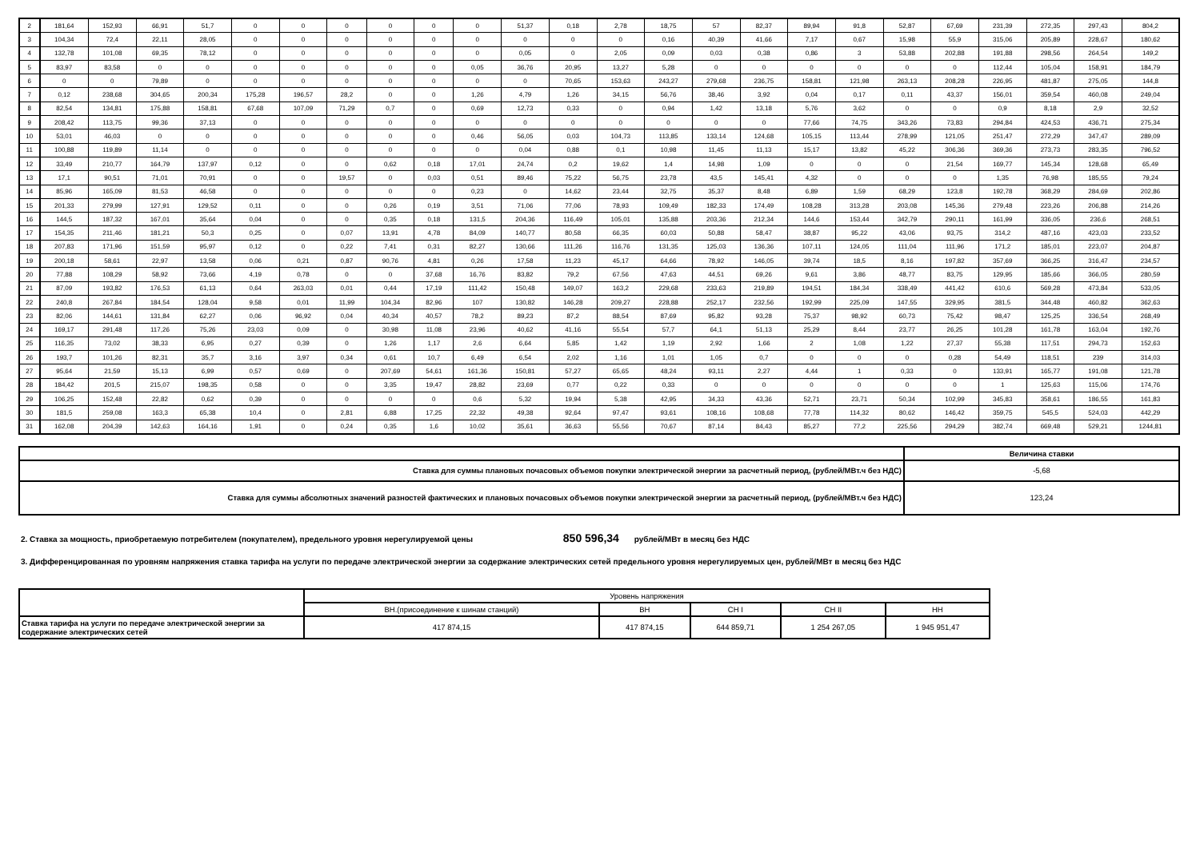| 2 | 181,64 | 152,93 | 66,91 | 51,7 | 0 | 0 | 0 | 0 | 0 | 0 | 51,37 | 0,18 | 2,78 | 18,75 | 57 | 82,37 | 89,94 | 91,8 | 52,87 | 67,69 | 231,39 | 272,35 | 297,43 | 804,2 |
| 3 | 104,34 | 72,4 | 22,11 | 28,05 | 0 | 0 | 0 | 0 | 0 | 0 | 0 | 0 | 0 | 0,16 | 40,39 | 41,66 | 7,17 | 0,67 | 15,98 | 55,9 | 315,06 | 205,89 | 228,67 | 180,62 |
| 4 | 132,78 | 101,08 | 69,35 | 78,12 | 0 | 0 | 0 | 0 | 0 | 0 | 0,05 | 0 | 2,05 | 0,09 | 0,03 | 0,38 | 0,86 | 3 | 53,88 | 202,88 | 191,88 | 298,56 | 264,54 | 149,2 |
| 5 | 83,97 | 83,58 | 0 | 0 | 0 | 0 | 0 | 0 | 0 | 0,05 | 36,76 | 20,95 | 13,27 | 5,28 | 0 | 0 | 0 | 0 | 0 | 0 | 112,44 | 105,04 | 158,91 | 184,79 |
| 6 | 0 | 0 | 79,89 | 0 | 0 | 0 | 0 | 0 | 0 | 0 | 0 | 70,65 | 153,63 | 243,27 | 279,68 | 236,75 | 158,81 | 121,98 | 263,13 | 208,28 | 226,95 | 481,87 | 275,05 | 144,8 |
| 7 | 0,12 | 238,68 | 304,65 | 200,34 | 175,28 | 196,57 | 28,2 | 0 | 0 | 1,26 | 4,79 | 1,26 | 34,15 | 56,76 | 38,46 | 3,92 | 0,04 | 0,17 | 0,11 | 43,37 | 156,01 | 359,54 | 460,08 | 249,04 |
| 8 | 82,54 | 134,81 | 175,88 | 158,81 | 67,68 | 107,09 | 71,29 | 0,7 | 0 | 0,69 | 12,73 | 0,33 | 0 | 0,94 | 1,42 | 13,18 | 5,76 | 3,62 | 0 | 0 | 0,9 | 8,18 | 2,9 | 32,52 |
| 9 | 208,42 | 113,75 | 99,36 | 37,13 | 0 | 0 | 0 | 0 | 0 | 0 | 0 | 0 | 0 | 0 | 0 | 0 | 77,66 | 74,75 | 343,26 | 73,83 | 294,84 | 424,53 | 436,71 | 275,34 |
| 10 | 53,01 | 46,03 | 0 | 0 | 0 | 0 | 0 | 0 | 0 | 0,46 | 56,05 | 0,03 | 104,73 | 113,85 | 133,14 | 124,68 | 105,15 | 113,44 | 278,99 | 121,05 | 251,47 | 272,29 | 347,47 | 289,09 |
| 11 | 100,88 | 119,89 | 11,14 | 0 | 0 | 0 | 0 | 0 | 0 | 0 | 0,04 | 0,88 | 0,1 | 10,98 | 11,45 | 11,13 | 15,17 | 13,82 | 45,22 | 306,36 | 369,36 | 273,73 | 283,35 | 796,52 |
| 12 | 33,49 | 210,77 | 164,79 | 137,97 | 0,12 | 0 | 0 | 0,62 | 0,18 | 17,01 | 24,74 | 0,2 | 19,62 | 1,4 | 14,98 | 1,09 | 0 | 0 | 0 | 21,54 | 169,77 | 145,34 | 128,68 | 65,49 |
| 13 | 17,1 | 90,51 | 71,01 | 70,91 | 0 | 0 | 19,57 | 0 | 0,03 | 0,51 | 89,46 | 75,22 | 56,75 | 23,78 | 43,5 | 145,41 | 4,32 | 0 | 0 | 0 | 1,35 | 76,98 | 185,55 | 79,24 |
| 14 | 85,96 | 165,09 | 81,53 | 46,58 | 0 | 0 | 0 | 0 | 0 | 0,23 | 0 | 14,62 | 23,44 | 32,75 | 35,37 | 8,48 | 6,89 | 1,59 | 68,29 | 123,8 | 192,78 | 368,29 | 284,69 | 202,86 |
| 15 | 201,33 | 279,99 | 127,91 | 129,52 | 0,11 | 0 | 0 | 0,26 | 0,19 | 3,51 | 71,06 | 77,06 | 78,93 | 109,49 | 182,33 | 174,49 | 108,28 | 313,28 | 203,08 | 145,36 | 279,48 | 223,26 | 206,88 | 214,26 |
| 16 | 144,5 | 187,32 | 167,01 | 35,64 | 0,04 | 0 | 0 | 0,35 | 0,18 | 131,5 | 204,36 | 116,49 | 105,01 | 135,88 | 203,36 | 212,34 | 144,6 | 153,44 | 342,79 | 290,11 | 161,99 | 336,05 | 236,6 | 268,51 |
| 17 | 154,35 | 211,46 | 181,21 | 50,3 | 0,25 | 0 | 0,07 | 13,91 | 4,78 | 84,09 | 140,77 | 80,58 | 66,35 | 60,03 | 50,88 | 58,47 | 38,87 | 95,22 | 43,06 | 93,75 | 314,2 | 487,16 | 423,03 | 233,52 |
| 18 | 207,83 | 171,96 | 151,59 | 95,97 | 0,12 | 0 | 0,22 | 7,41 | 0,31 | 82,27 | 130,66 | 111,26 | 116,76 | 131,35 | 125,03 | 136,36 | 107,11 | 124,05 | 111,04 | 111,96 | 171,2 | 185,01 | 223,07 | 204,87 |
| 19 | 200,18 | 58,61 | 22,97 | 13,58 | 0,06 | 0,21 | 0,87 | 90,76 | 4,81 | 0,26 | 17,58 | 11,23 | 45,17 | 64,66 | 78,92 | 146,05 | 39,74 | 18,5 | 8,16 | 197,82 | 357,69 | 366,25 | 316,47 | 234,57 |
| 20 | 77,88 | 108,29 | 58,92 | 73,66 | 4,19 | 0,78 | 0 | 0 | 37,68 | 16,76 | 83,82 | 79,2 | 67,56 | 47,63 | 44,51 | 69,26 | 9,61 | 3,86 | 48,77 | 83,75 | 129,95 | 185,66 | 366,05 | 280,59 |
| 21 | 87,09 | 193,82 | 176,53 | 61,13 | 0,64 | 263,03 | 0,01 | 0,44 | 17,19 | 111,42 | 150,48 | 149,07 | 163,2 | 229,68 | 233,63 | 219,89 | 194,51 | 184,34 | 338,49 | 441,42 | 610,6 | 569,28 | 473,84 | 533,05 |
| 22 | 240,8 | 267,84 | 184,54 | 128,04 | 9,58 | 0,01 | 11,99 | 104,34 | 82,96 | 107 | 130,82 | 146,28 | 209,27 | 228,88 | 252,17 | 232,56 | 192,99 | 225,09 | 147,55 | 329,95 | 381,5 | 344,48 | 460,82 | 362,63 |
| 23 | 82,06 | 144,61 | 131,84 | 62,27 | 0,06 | 96,92 | 0,04 | 40,34 | 40,57 | 78,2 | 89,23 | 87,2 | 88,54 | 87,69 | 95,82 | 93,28 | 75,37 | 98,92 | 60,73 | 75,42 | 98,47 | 125,25 | 336,54 | 268,49 |
| 24 | 169,17 | 291,48 | 117,26 | 75,26 | 23,03 | 0,09 | 0 | 30,98 | 11,08 | 23,96 | 40,62 | 41,16 | 55,54 | 57,7 | 64,1 | 51,13 | 25,29 | 8,44 | 23,77 | 26,25 | 101,28 | 161,78 | 163,04 | 192,76 |
| 25 | 116,35 | 73,02 | 38,33 | 6,95 | 0,27 | 0,39 | 0 | 1,26 | 1,17 | 2,6 | 6,64 | 5,85 | 1,42 | 1,19 | 2,92 | 1,66 | 2 | 1,08 | 1,22 | 27,37 | 55,38 | 117,51 | 294,73 | 152,63 |
| 26 | 193,7 | 101,26 | 82,31 | 35,7 | 3,16 | 3,97 | 0,34 | 0,61 | 10,7 | 6,49 | 6,54 | 2,02 | 1,16 | 1,01 | 1,05 | 0,7 | 0 | 0 | 0 | 0,28 | 54,49 | 118,51 | 239 | 314,03 |
| 27 | 95,64 | 21,59 | 15,13 | 6,99 | 0,57 | 0,69 | 0 | 207,69 | 54,61 | 161,36 | 150,81 | 57,27 | 65,65 | 48,24 | 93,11 | 2,27 | 4,44 | 1 | 0,33 | 0 | 133,91 | 165,77 | 191,08 | 121,78 |
| 28 | 184,42 | 201,5 | 215,07 | 198,35 | 0,58 | 0 | 0 | 3,35 | 19,47 | 28,82 | 23,69 | 0,77 | 0,22 | 0,33 | 0 | 0 | 0 | 0 | 0 | 0 | 1 | 125,63 | 115,06 | 174,76 |
| 29 | 106,25 | 152,48 | 22,82 | 0,62 | 0,39 | 0 | 0 | 0 | 0 | 0,6 | 5,32 | 19,94 | 5,38 | 42,95 | 34,33 | 43,36 | 52,71 | 23,71 | 50,34 | 102,99 | 345,83 | 358,61 | 186,55 | 161,83 |
| 30 | 181,5 | 259,08 | 163,3 | 65,38 | 10,4 | 0 | 2,81 | 6,88 | 17,25 | 22,32 | 49,38 | 92,64 | 97,47 | 93,61 | 108,16 | 108,68 | 77,78 | 114,32 | 80,62 | 146,42 | 359,75 | 545,5 | 524,03 | 442,29 |
| 31 | 162,08 | 204,39 | 142,63 | 164,16 | 1,91 | 0 | 0,24 | 0,35 | 1,6 | 10,02 | 35,61 | 36,63 | 55,56 | 70,67 | 87,14 | 84,43 | 85,27 | 77,2 | 225,56 | 294,29 | 382,74 | 669,48 | 529,21 | 1244,81 |
| | Величина ставки |
| Ставка для суммы плановых почасовых объемов покупки электрической энергии за расчетный период, (рублей/МВт.ч без НДС) | -5,68 |
| Ставка для суммы абсолютных значений разностей фактических и плановых почасовых объемов покупки электрической энергии за расчетный период, (рублей/МВт.ч без НДС) | 123,24 |
2. Ставка за мощность, приобретаемую потребителем (покупателем), предельного уровня нерегулируемой цены 850 596,34 рублей/МВт в месяц без НДС
3. Дифференцированная по уровням напряжения ставка тарифа на услуги по передаче электрической энергии за содержание электрических сетей предельного уровня нерегулируемых цен, рублей/МВт в месяц без НДС
| | Уровень напряжения | | | | |
| | ВН.(присоединение к шинам станций) | ВН | СН I | СН II | НН |
| Ставка тарифа на услуги по передаче электрической энергии за содержание электрических сетей | 417 874,15 | 417 874,15 | 644 859,71 | 1 254 267,05 | 1 945 951,47 |